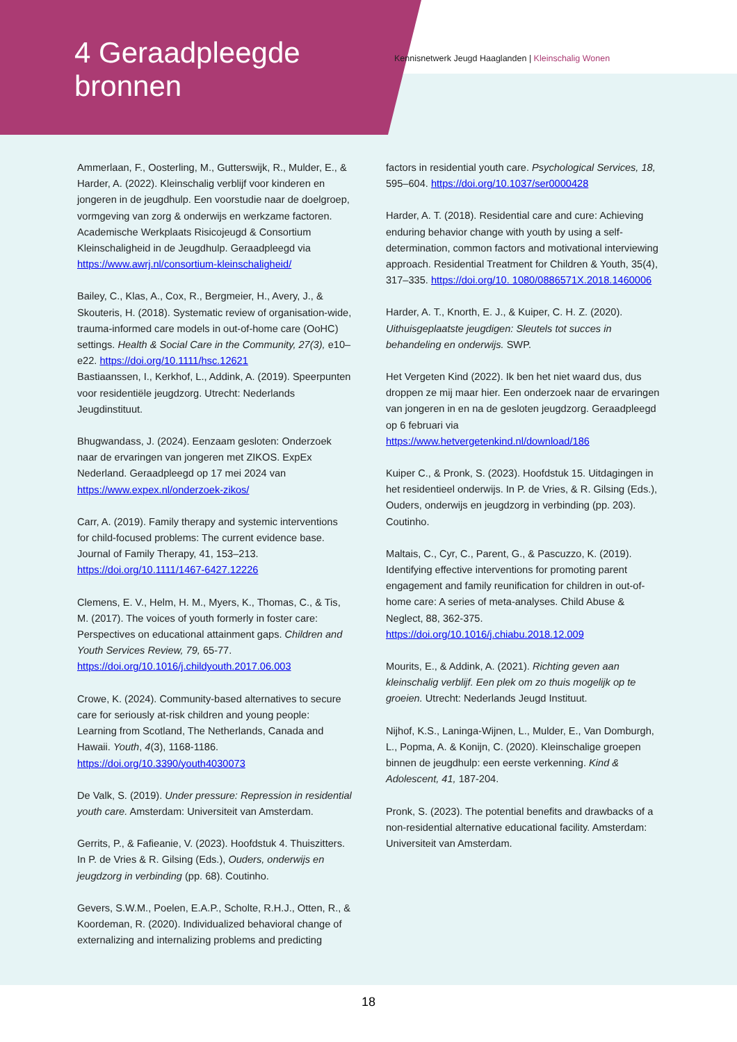4 Geraadpleegde bronnen
Kennisnetwerk Jeugd Haaglanden | Kleinschalig Wonen
Ammerlaan, F., Oosterling, M., Gutterswijk, R., Mulder, E., & Harder, A. (2022). Kleinschalig verblijf voor kinderen en jongeren in de jeugdhulp. Een voorstudie naar de doelgroep, vormgeving van zorg & onderwijs en werkzame factoren. Academische Werkplaats Risicojeugd & Consortium Kleinschaligheid in de Jeugdhulp. Geraadpleegd via https://www.awrj.nl/consortium-kleinschaligheid/
Bailey, C., Klas, A., Cox, R., Bergmeier, H., Avery, J., & Skouteris, H. (2018). Systematic review of organisation-wide, trauma-informed care models in out-of-home care (OoHC) settings. Health & Social Care in the Community, 27(3), e10–e22. https://doi.org/10.1111/hsc.12621
Bastiaanssen, I., Kerkhof, L., Addink, A. (2019). Speerpunten voor residentiële jeugdzorg. Utrecht: Nederlands Jeugdinstituut.
Bhugwandass, J. (2024). Eenzaam gesloten: Onderzoek naar de ervaringen van jongeren met ZIKOS. ExpEx Nederland. Geraadpleegd op 17 mei 2024 van https://www.expex.nl/onderzoek-zikos/
Carr, A. (2019). Family therapy and systemic interventions for child-focused problems: The current evidence base. Journal of Family Therapy, 41, 153–213. https://doi.org/10.1111/1467-6427.12226
Clemens, E. V., Helm, H. M., Myers, K., Thomas, C., & Tis, M. (2017). The voices of youth formerly in foster care: Perspectives on educational attainment gaps. Children and Youth Services Review, 79, 65-77. https://doi.org/10.1016/j.childyouth.2017.06.003
Crowe, K. (2024). Community-based alternatives to secure care for seriously at-risk children and young people: Learning from Scotland, The Netherlands, Canada and Hawaii. Youth, 4(3), 1168-1186. https://doi.org/10.3390/youth4030073
De Valk, S. (2019). Under pressure: Repression in residential youth care. Amsterdam: Universiteit van Amsterdam.
Gerrits, P., & Fafieanie, V. (2023). Hoofdstuk 4. Thuiszitters. In P. de Vries & R. Gilsing (Eds.), Ouders, onderwijs en jeugdzorg in verbinding (pp. 68). Coutinho.
Gevers, S.W.M., Poelen, E.A.P., Scholte, R.H.J., Otten, R., & Koordeman, R. (2020). Individualized behavioral change of externalizing and internalizing problems and predicting
factors in residential youth care. Psychological Services, 18, 595–604. https://doi.org/10.1037/ser0000428
Harder, A. T. (2018). Residential care and cure: Achieving enduring behavior change with youth by using a self-determination, common factors and motivational interviewing approach. Residential Treatment for Children & Youth, 35(4), 317–335. https://doi.org/10. 1080/0886571X.2018.1460006
Harder, A. T., Knorth, E. J., & Kuiper, C. H. Z. (2020). Uithuisgeplaatste jeugdigen: Sleutels tot succes in behandeling en onderwijs. SWP.
Het Vergeten Kind (2022). Ik ben het niet waard dus, dus droppen ze mij maar hier. Een onderzoek naar de ervaringen van jongeren in en na de gesloten jeugdzorg. Geraadpleegd op 6 februari via https://www.hetvergetenkind.nl/download/186
Kuiper C., & Pronk, S. (2023). Hoofdstuk 15. Uitdagingen in het residentieel onderwijs. In P. de Vries, & R. Gilsing (Eds.), Ouders, onderwijs en jeugdzorg in verbinding (pp. 203). Coutinho.
Maltais, C., Cyr, C., Parent, G., & Pascuzzo, K. (2019). Identifying effective interventions for promoting parent engagement and family reunification for children in out-of-home care: A series of meta-analyses. Child Abuse & Neglect, 88, 362-375. https://doi.org/10.1016/j.chiabu.2018.12.009
Mourits, E., & Addink, A. (2021). Richting geven aan kleinschalig verblijf. Een plek om zo thuis mogelijk op te groeien. Utrecht: Nederlands Jeugd Instituut.
Nijhof, K.S., Laninga-Wijnen, L., Mulder, E., Van Domburgh, L., Popma, A. & Konijn, C. (2020). Kleinschalige groepen binnen de jeugdhulp: een eerste verkenning. Kind & Adolescent, 41, 187-204.
Pronk, S. (2023). The potential benefits and drawbacks of a non-residential alternative educational facility. Amsterdam: Universiteit van Amsterdam.
18